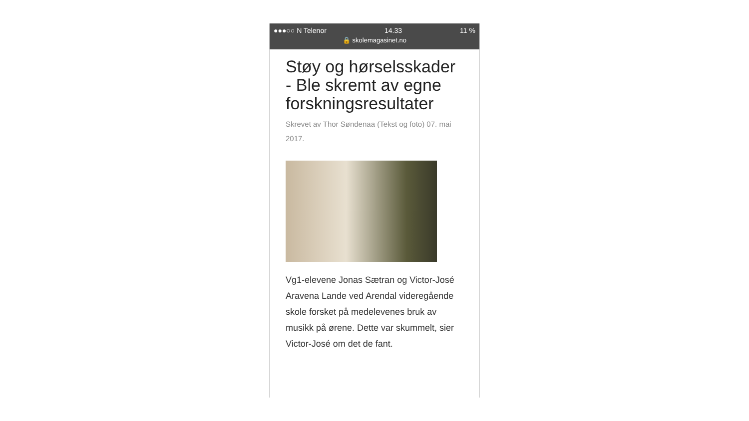●●●○○ N Telenor 14.33 11 %
🔒 skolemagasinet.no
Støy og hørselsskader - Ble skremt av egne forskningsresultater
Skrevet av Thor Søndenaa (Tekst og foto) 07. mai 2017.
Vg1-elevene Jonas Sætran og Victor-José Aravena Lande ved Arendal videregående skole forsket på medelevenes bruk av musikk på ørene. Dette var skummelt, sier Victor-José om det de fant.